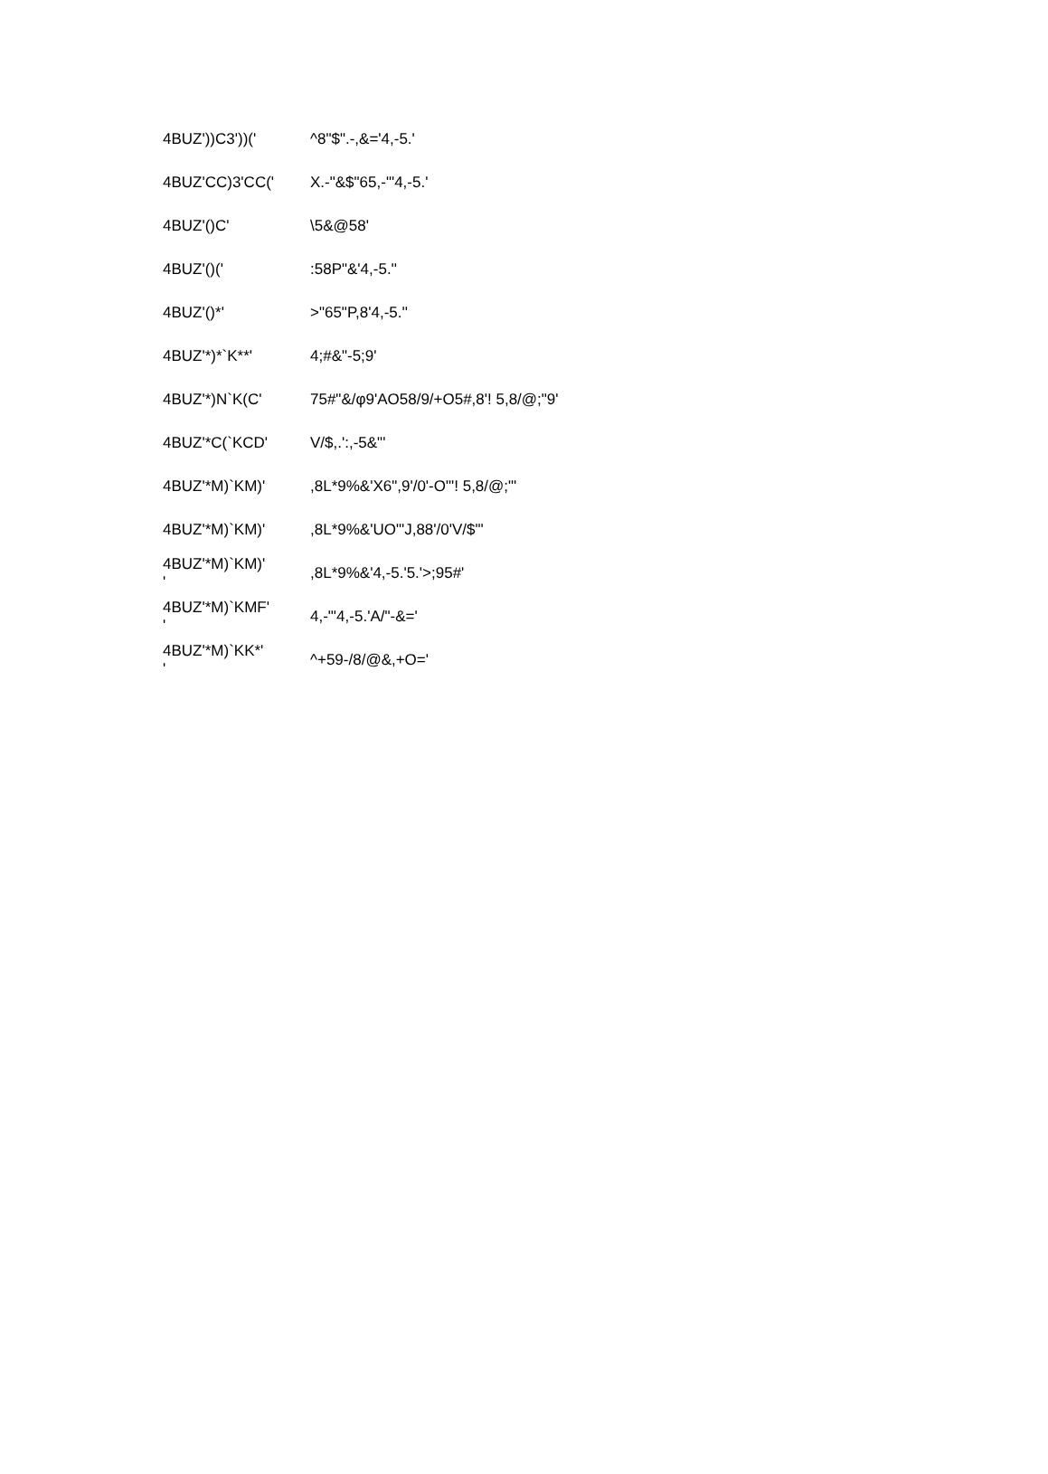| 4BUZ'))C3'))(' | ^8"$".-,&='4,-5.' |
| 4BUZ'CC)3'CC(' | X.-"&$"65,-"'4,-5.' |
| 4BUZ'()C' | \5&@58' |
| 4BUZ'()(' | :58P"&'4,-5.'' |
| 4BUZ'()*' | >"65"P,8'4,-5.'' |
| 4BUZ'*)*`K**' | 4;#&"-5;9' |
| 4BUZ'*)N`K(C' | 75#"&/φ9'AO58/9/+O5#,8'! 5,8/@;"9' |
| 4BUZ'*C(`KCD' | V/$,.':,-5&"' |
| 4BUZ'*M)`KM)' | ,8L*9%&'X6",9'/0'-O"'! 5,8/@;"' |
| 4BUZ'*M)`KM)' | ,8L*9%&'UO"'J,88'/0'V/$"' |
| 4BUZ'*M)`KM)' ' | ,8L*9%&'4,-5.'5.'>;95#' |
| 4BUZ'*M)`KMF' ' | 4,-"'4,-5.'A/"-&=' |
| 4BUZ'*M)`KK*' ' | ^+59-/8/@&,+O=' |